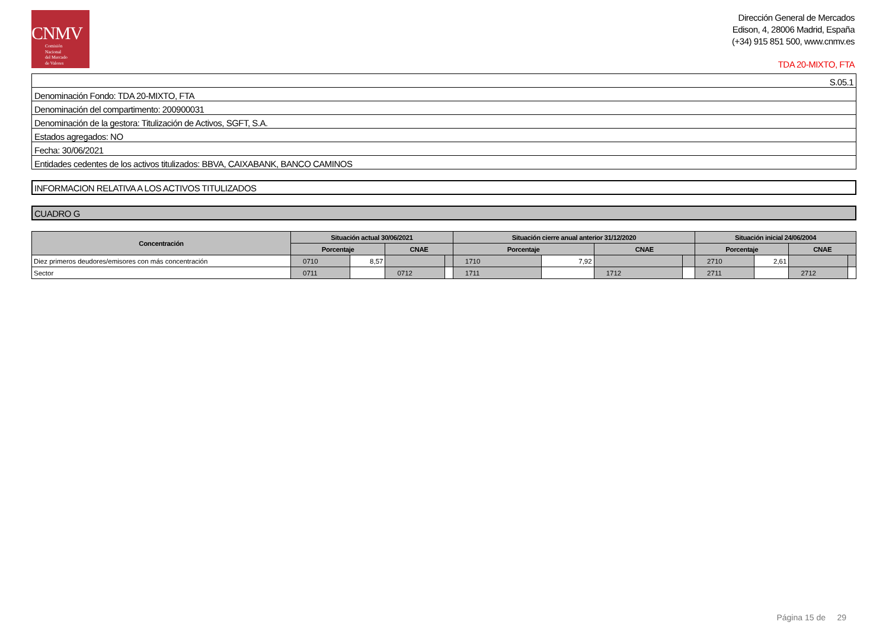CNMV
Comisión
Nacional
del Mercado
de Valores
Dirección General de Mercados
Edison, 4, 28006 Madrid, España
(+34) 915 851 500, www.cnmv.es
TDA 20-MIXTO, FTA
| S.05.1 |
| Denominación Fondo: TDA 20-MIXTO, FTA |
| Denominación del compartimento: 200900031 |
| Denominación de la gestora: Titulización de Activos, SGFT, S.A. |
| Estados agregados: NO |
| Fecha: 30/06/2021 |
| Entidades cedentes de los activos titulizados: BBVA, CAIXABANK, BANCO CAMINOS |
INFORMACION RELATIVA A LOS ACTIVOS TITULIZADOS
CUADRO G
| Concentración | Situación actual 30/06/2021 | | | | Situación cierre anual anterior 31/12/2020 | | | | Situación inicial 24/06/2004 | | | |
| --- | --- | --- | --- | --- | --- | --- | --- | --- | --- | --- | --- | --- |
| | Porcentaje | | CNAE | | Porcentaje | | CNAE | | Porcentaje | | CNAE | |
| Diez primeros deudores/emisores con más concentración | 0710 | 8,57 | | | 1710 | 7,92 | | | 2710 | 2,61 | | |
| Sector | 0711 | | 0712 | | 1711 | | 1712 | | 2711 | | 2712 | |
Página 15 de 29